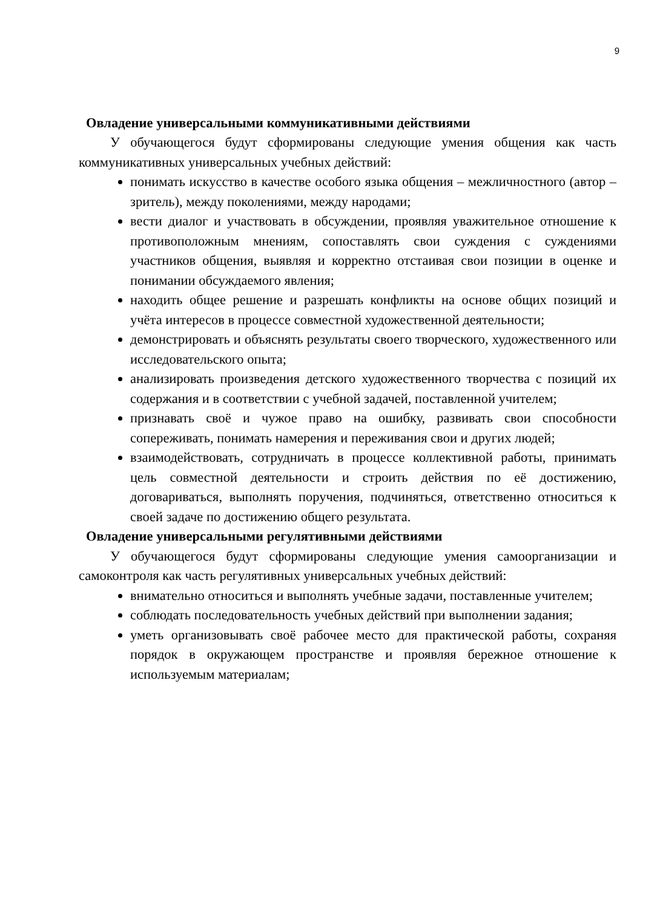9
Овладение универсальными коммуникативными действиями
У обучающегося будут сформированы следующие умения общения как часть коммуникативных универсальных учебных действий:
понимать искусство в качестве особого языка общения – межличностного (автор – зритель), между поколениями, между народами;
вести диалог и участвовать в обсуждении, проявляя уважительное отношение к противоположным мнениям, сопоставлять свои суждения с суждениями участников общения, выявляя и корректно отстаивая свои позиции в оценке и понимании обсуждаемого явления;
находить общее решение и разрешать конфликты на основе общих позиций и учёта интересов в процессе совместной художественной деятельности;
демонстрировать и объяснять результаты своего творческого, художественного или исследовательского опыта;
анализировать произведения детского художественного творчества с позиций их содержания и в соответствии с учебной задачей, поставленной учителем;
признавать своё и чужое право на ошибку, развивать свои способности сопереживать, понимать намерения и переживания свои и других людей;
взаимодействовать, сотрудничать в процессе коллективной работы, принимать цель совместной деятельности и строить действия по её достижению, договариваться, выполнять поручения, подчиняться, ответственно относиться к своей задаче по достижению общего результата.
Овладение универсальными регулятивными действиями
У обучающегося будут сформированы следующие умения самоорганизации и самоконтроля как часть регулятивных универсальных учебных действий:
внимательно относиться и выполнять учебные задачи, поставленные учителем;
соблюдать последовательность учебных действий при выполнении задания;
уметь организовывать своё рабочее место для практической работы, сохраняя порядок в окружающем пространстве и проявляя бережное отношение к используемым материалам;